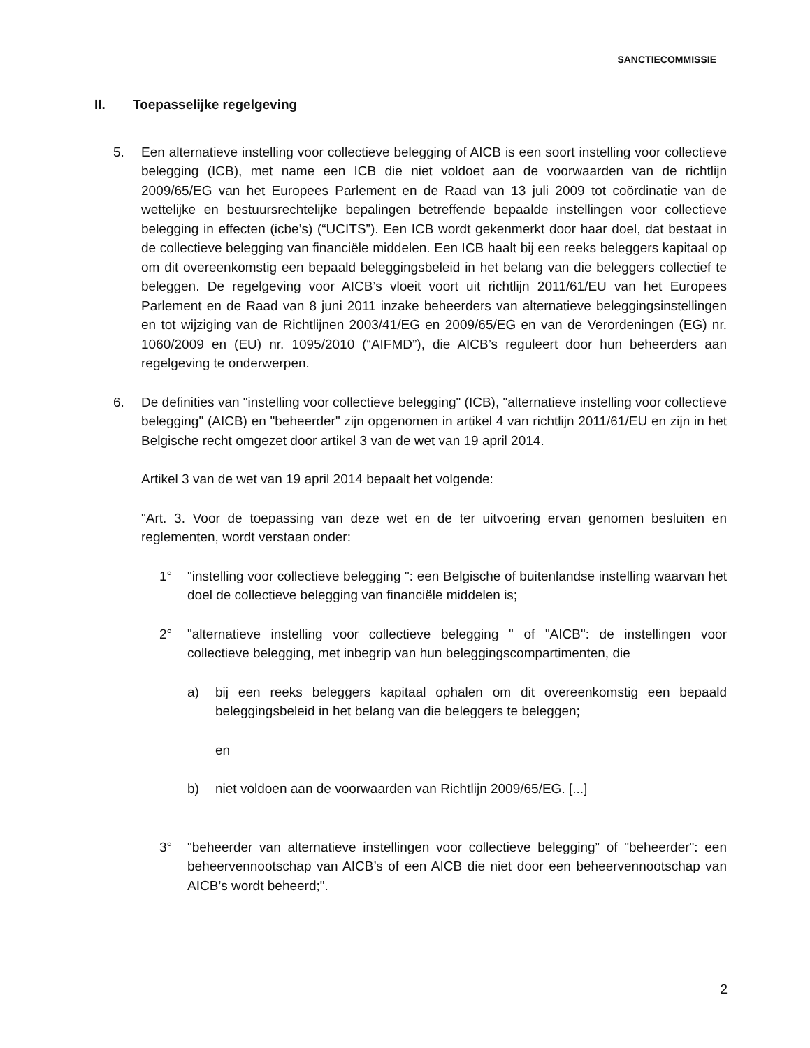SANCTIECOMMISSIE
II. Toepasselijke regelgeving
5. Een alternatieve instelling voor collectieve belegging of AICB is een soort instelling voor collectieve belegging (ICB), met name een ICB die niet voldoet aan de voorwaarden van de richtlijn 2009/65/EG van het Europees Parlement en de Raad van 13 juli 2009 tot coördinatie van de wettelijke en bestuursrechtelijke bepalingen betreffende bepaalde instellingen voor collectieve belegging in effecten (icbe’s) (“UCITS”). Een ICB wordt gekenmerkt door haar doel, dat bestaat in de collectieve belegging van financiële middelen. Een ICB haalt bij een reeks beleggers kapitaal op om dit overeenkomstig een bepaald beleggingsbeleid in het belang van die beleggers collectief te beleggen. De regelgeving voor AICB’s vloeit voort uit richtlijn 2011/61/EU van het Europees Parlement en de Raad van 8 juni 2011 inzake beheerders van alternatieve beleggingsinstellingen en tot wijziging van de Richtlijnen 2003/41/EG en 2009/65/EG en van de Verordeningen (EG) nr. 1060/2009 en (EU) nr. 1095/2010 (“AIFMD”), die AICB’s reguleert door hun beheerders aan regelgeving te onderwerpen.
6. De definities van "instelling voor collectieve belegging" (ICB), "alternatieve instelling voor collectieve belegging" (AICB) en "beheerder" zijn opgenomen in artikel 4 van richtlijn 2011/61/EU en zijn in het Belgische recht omgezet door artikel 3 van de wet van 19 april 2014.
Artikel 3 van de wet van 19 april 2014 bepaalt het volgende:
"Art. 3. Voor de toepassing van deze wet en de ter uitvoering ervan genomen besluiten en reglementen, wordt verstaan onder:
1° "instelling voor collectieve belegging ": een Belgische of buitenlandse instelling waarvan het doel de collectieve belegging van financiële middelen is;
2° "alternatieve instelling voor collectieve belegging " of "AICB": de instellingen voor collectieve belegging, met inbegrip van hun beleggingscompartimenten, die
a) bij een reeks beleggers kapitaal ophalen om dit overeenkomstig een bepaald beleggingsbeleid in het belang van die beleggers te beleggen;
en
b) niet voldoen aan de voorwaarden van Richtlijn 2009/65/EG. [...]
3° "beheerder van alternatieve instellingen voor collectieve belegging” of "beheerder": een beheervennootschap van AICB’s of een AICB die niet door een beheervennootschap van AICB’s wordt beheerd;".
2